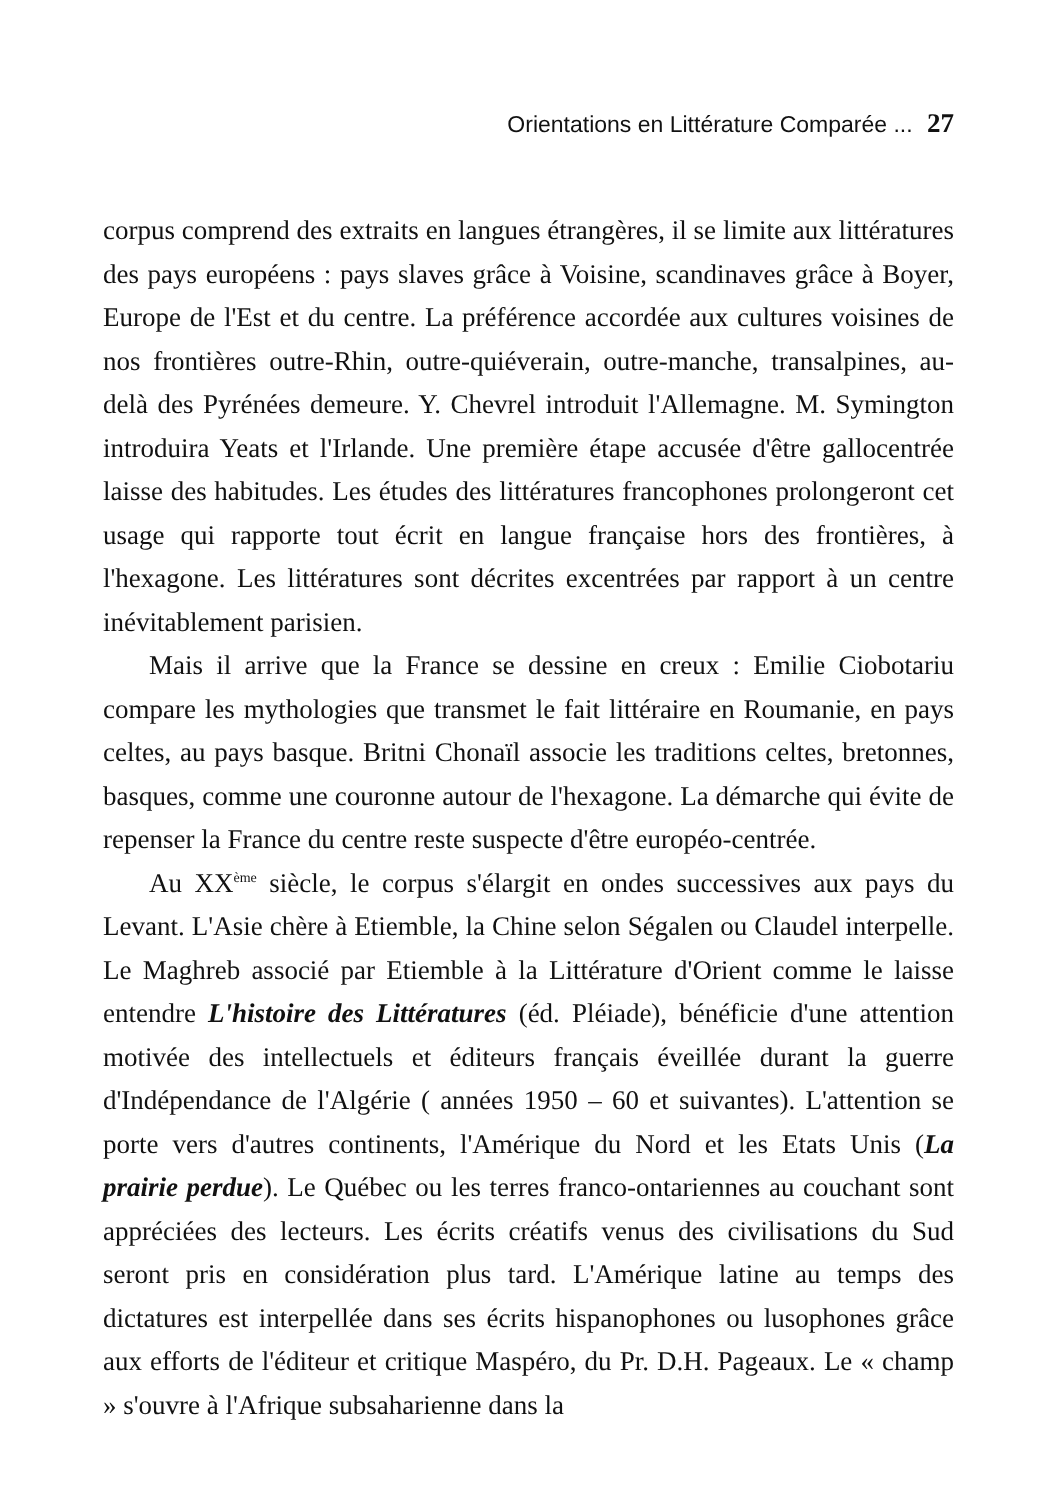Orientations en Littérature Comparée ... 27
corpus comprend des extraits en langues étrangères, il se limite aux littératures des pays européens : pays slaves grâce à Voisine, scandinaves grâce à Boyer, Europe de l'Est et du centre. La préférence accordée aux cultures voisines de nos frontières outre-Rhin, outre-quiéverain, outre-manche, transalpines, au-delà des Pyrénées demeure. Y. Chevrel introduit l'Allemagne. M. Symington introduira Yeats et l'Irlande. Une première étape accusée d'être gallocentrée laisse des habitudes. Les études des littératures francophones prolongeront cet usage qui rapporte tout écrit en langue française hors des frontières, à l'hexagone. Les littératures sont décrites excentrées par rapport à un centre inévitablement parisien.
Mais il arrive que la France se dessine en creux : Emilie Ciobotariu compare les mythologies que transmet le fait littéraire en Roumanie, en pays celtes, au pays basque. Britni Chonaïl associe les traditions celtes, bretonnes, basques, comme une couronne autour de l'hexagone. La démarche qui évite de repenser la France du centre reste suspecte d'être européo-centrée.
Au XX<sup>ème</sup> siècle, le corpus s'élargit en ondes successives aux pays du Levant. L'Asie chère à Etiemble, la Chine selon Ségalen ou Claudel interpelle. Le Maghreb associé par Etiemble à la Littérature d'Orient comme le laisse entendre L'histoire des Littératures (éd. Pléiade), bénéficie d'une attention motivée des intellectuels et éditeurs français éveillée durant la guerre d'Indépendance de l'Algérie ( années 1950 – 60 et suivantes). L'attention se porte vers d'autres continents, l'Amérique du Nord et les Etats Unis (La prairie perdue). Le Québec ou les terres franco-ontariennes au couchant sont appréciées des lecteurs. Les écrits créatifs venus des civilisations du Sud seront pris en considération plus tard. L'Amérique latine au temps des dictatures est interpellée dans ses écrits hispanophones ou lusophones grâce aux efforts de l'éditeur et critique Maspéro, du Pr. D.H. Pageaux. Le « champ » s'ouvre à l'Afrique subsaharienne dans la